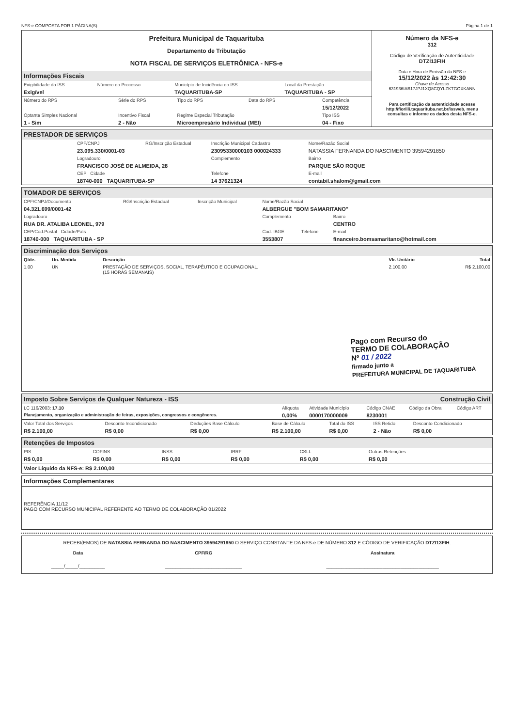NFS-e COMPOSTA POR 1 PÁGINA(S) Página 1 de 1
Prefeitura Municipal de Taquarituba
Departamento de Tributação
NOTA FISCAL DE SERVIÇOS ELETRÔNICA - NFS-e
Informações Fiscais
| Exigibilidade do ISS | Número do Processo | Município de Incidência do ISS | Local da Prestação |
| Exigível | | TAQUARITUBA-SP | TAQUARITUBA - SP |
| Número do RPS | Série do RPS | Tipo do RPS | Data do RPS | Competência |
| | | | | 15/12/2022 |
| Optante Simples Nacional | Incentivo Fiscal | Regime Especial Tributação | | Tipo ISS |
| 1 - Sim | 2 - Não | Microempresário Individual (MEI) | | 04 - Fixo |
Número da NFS-e
312
Código de Verificação de Autenticidade
DTZI13FIH
Data e Hora de Emissão da NFS-e
15/12/2022 às 12:42:30
Chave de Acesso
631936IAB17JPJ1XQ8CQYLZKTGOXKANN
Para certificação da autenticidade acesse http://fiorilli.taquarituba.net.br/issweb, menu consultas e informe os dados desta NFS-e.
PRESTADOR DE SERVIÇOS
| CPF/CNPJ | RG/Inscrição Estadual | Inscrição Municipal Cadastro | Nome/Razão Social |
| 23.095.330/0001-03 | | 23095330000103 000024333 | NATASSIA FERNANDA DO NASCIMENTO 39594291850 |
| Logradouro | | Complemento | Bairro |
| FRANCISCO JOSÉ DE ALMEIDA, 28 | | | PARQUE SÃO ROQUE |
| CEP Cidade | | Telefone | E-mail |
| 18740-000 TAQUARITUBA-SP | | 14 37621324 | contabil.shalom@gmail.com |
TOMADOR DE SERVIÇOS
| CPF/CNPJ/Documento | RG/Inscrição Estadual | Inscrição Municipal | Nome/Razão Social | | |
| 04.321.699/0001-42 | | | ALBERGUE "BOM SAMARITANO" | | |
| Logradouro | | | Complemento | | Bairro |
| RUA DR. ATALIBA LEONEL, 979 | | | | | CENTRO |
| CEP/Cod.Postal Cidade/País | | | Cod. IBGE | Telefone | E-mail |
| 18740-000 TAQUARITUBA - SP | | | 3553807 | | financeiro.bomsamaritano@hotmail.com |
Discriminação dos Serviços
| Qtde. | Un. Medida | Descrição | Vlr. Unitário | Total |
| --- | --- | --- | --- | --- |
| 1,00 | UN | PRESTAÇÃO DE SERVIÇOS, SOCIAL, TERAPÊUTICO E OCUPACIONAL. (15 HORAS SEMANAIS) | 2.100,00 | R$ 2.100,00 |
Pago com Recurso do
TERMO DE COLABORAÇÃO
Nº 01 / 2022
firmado junto a
PREFEITURA MUNICIPAL DE TAQUARITUBA
Imposto Sobre Serviços de Qualquer Natureza - ISS Construção Civil
| LC 116/2003: 17.10 | Alíquota | Atividade Município | Código CNAE | Código da Obra | Código ART |
| Planejamento, organização e administração de feiras, exposições, congressos e congêneres. | 0,00% | 0000170000009 | 8230001 | | |
| Valor Total dos Serviços | Desconto Incondicionado | Deduções Base Cálculo | Base de Cálculo | Total do ISS | ISS Retido | Desconto Condicionado |
| R$ 2.100,00 | R$ 0,00 | R$ 0,00 | R$ 2.100,00 | R$ 0,00 | 2 - Não | R$ 0,00 |
Retenções de Impostos
| PIS | COFINS | INSS | IRRF | CSLL | Outras Retenções |
| R$ 0,00 | R$ 0,00 | R$ 0,00 | R$ 0,00 | R$ 0,00 | R$ 0,00 |
Valor Líquido da NFS-e: R$ 2.100,00
Informações Complementares
REFERÊNCIA 11/12
PAGO COM RECURSO MUNICIPAL REFERENTE AO TERMO DE COLABORAÇÃO 01/2022
RECEBI(EMOS) DE NATASSIA FERNANDA DO NASCIMENTO 39594291850 O SERVIÇO CONSTANTE DA NFS-e DE NÚMERO 312 E CÓDIGO DE VERIFICAÇÃO DTZI13FIH.
| Data | CPF/RG | Assinatura |
| _____/_____/__________ | ______________________________ | ____________________________________________ |